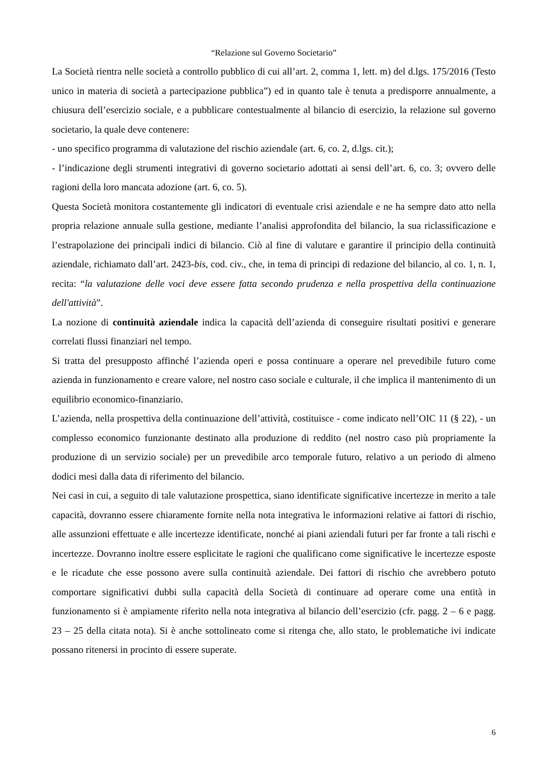“Relazione sul Governo Societario”
La Società rientra nelle società a controllo pubblico di cui all’art. 2, comma 1, lett. m) del d.lgs. 175/2016 (Testo unico in materia di società a partecipazione pubblica”) ed in quanto tale è tenuta a predisporre annualmente, a chiusura dell’esercizio sociale, e a pubblicare contestualmente al bilancio di esercizio, la relazione sul governo societario, la quale deve contenere:
- uno specifico programma di valutazione del rischio aziendale (art. 6, co. 2, d.lgs. cit.);
- l’indicazione degli strumenti integrativi di governo societario adottati ai sensi dell’art. 6, co. 3; ovvero delle ragioni della loro mancata adozione (art. 6, co. 5).
Questa Società monitora costantemente gli indicatori di eventuale crisi aziendale e ne ha sempre dato atto nella propria relazione annuale sulla gestione, mediante l’analisi approfondita del bilancio, la sua riclassificazione e l’estrapolazione dei principali indici di bilancio. Ciò al fine di valutare e garantire il principio della continuità aziendale, richiamato dall’art. 2423-bis, cod. civ., che, in tema di principi di redazione del bilancio, al co. 1, n. 1, recita: “la valutazione delle voci deve essere fatta secondo prudenza e nella prospettiva della continuazione dell'attività”.
La nozione di continuità aziendale indica la capacità dell’azienda di conseguire risultati positivi e generare correlati flussi finanziari nel tempo.
Si tratta del presupposto affinché l’azienda operi e possa continuare a operare nel prevedibile futuro come azienda in funzionamento e creare valore, nel nostro caso sociale e culturale, il che implica il mantenimento di un equilibrio economico-finanziario.
L’azienda, nella prospettiva della continuazione dell’attività, costituisce - come indicato nell’OIC 11 (§ 22), - un complesso economico funzionante destinato alla produzione di reddito (nel nostro caso più propriamente la produzione di un servizio sociale) per un prevedibile arco temporale futuro, relativo a un periodo di almeno dodici mesi dalla data di riferimento del bilancio.
Nei casi in cui, a seguito di tale valutazione prospettica, siano identificate significative incertezze in merito a tale capacità, dovranno essere chiaramente fornite nella nota integrativa le informazioni relative ai fattori di rischio, alle assunzioni effettuate e alle incertezze identificate, nonché ai piani aziendali futuri per far fronte a tali rischi e incertezze. Dovranno inoltre essere esplicitate le ragioni che qualificano come significative le incertezze esposte e le ricadute che esse possono avere sulla continuità aziendale. Dei fattori di rischio che avrebbero potuto comportare significativi dubbi sulla capacità della Società di continuare ad operare come una entità in funzionamento si è ampiamente riferito nella nota integrativa al bilancio dell’esercizio (cfr. pagg. 2 – 6 e pagg. 23 – 25 della citata nota). Si è anche sottolineato come si ritenga che, allo stato, le problematiche ivi indicate possano ritenersi in procinto di essere superate.
6